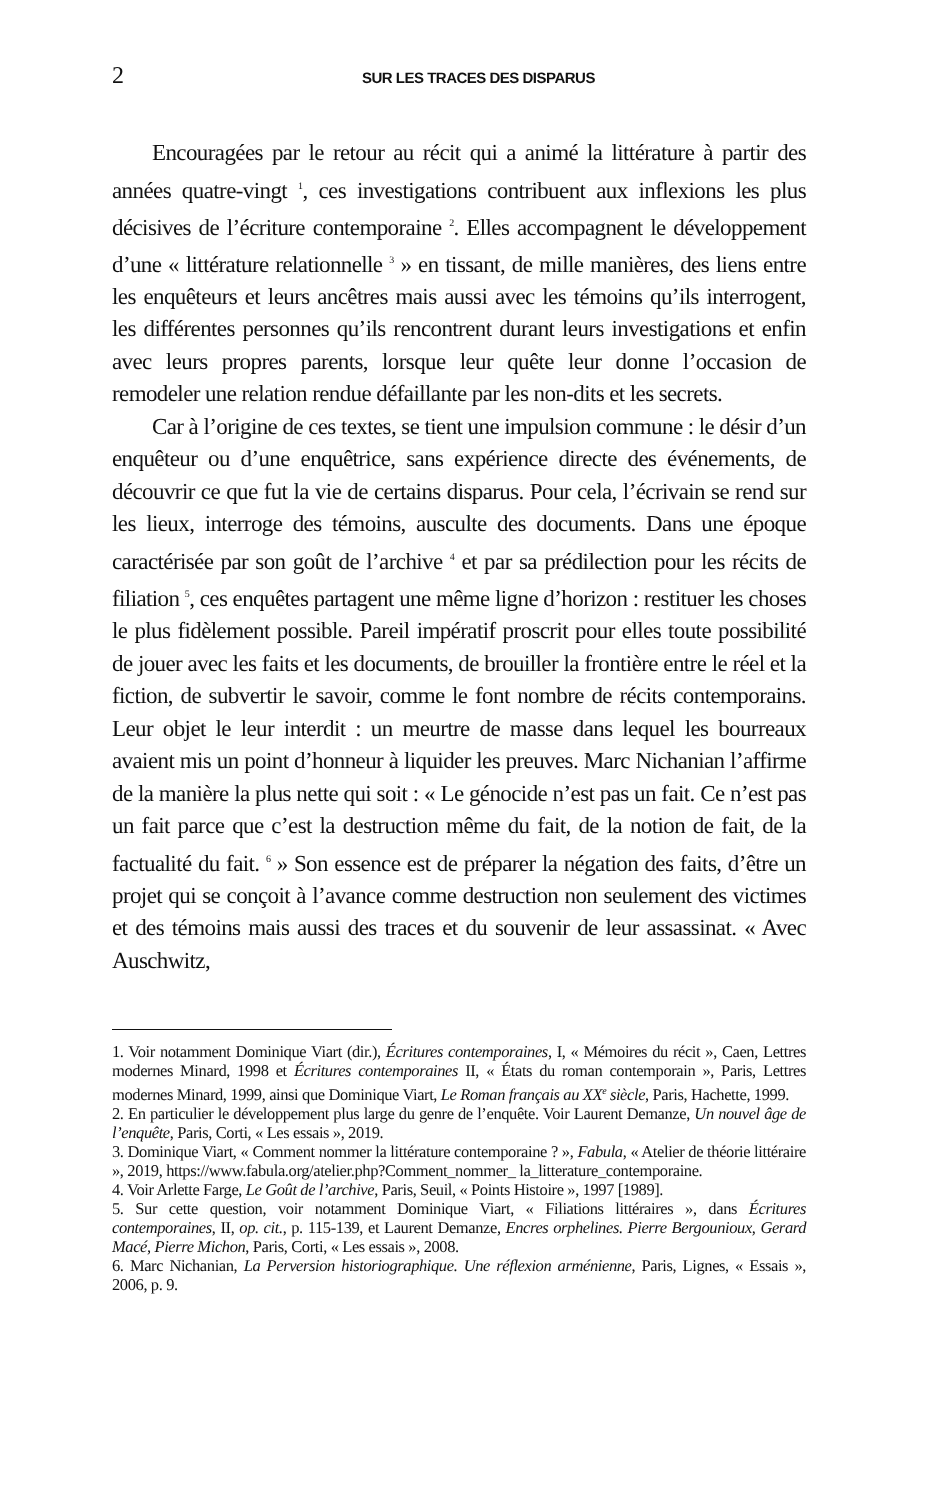2 SUR LES TRACES DES DISPARUS
Encouragées par le retour au récit qui a animé la littérature à partir des années quatre-vingt <sup>1</sup>, ces investigations contribuent aux inflexions les plus décisives de l’écriture contemporaine <sup>2</sup>. Elles accompagnent le développement d’une « littérature relationnelle <sup>3</sup> » en tissant, de mille manières, des liens entre les enquêteurs et leurs ancêtres mais aussi avec les témoins qu’ils interrogent, les différentes personnes qu’ils rencontrent durant leurs investigations et enfin avec leurs propres parents, lorsque leur quête leur donne l’occasion de remodeler une relation rendue défaillante par les non-dits et les secrets.
Car à l’origine de ces textes, se tient une impulsion commune : le désir d’un enquêteur ou d’une enquêtrice, sans expérience directe des événements, de découvrir ce que fut la vie de certains disparus. Pour cela, l’écrivain se rend sur les lieux, interroge des témoins, ausculte des documents. Dans une époque caractérisée par son goût de l’archive <sup>4</sup> et par sa prédilection pour les récits de filiation <sup>5</sup>, ces enquêtes partagent une même ligne d’horizon : restituer les choses le plus fidèlement possible. Pareil impératif proscrit pour elles toute possibilité de jouer avec les faits et les documents, de brouiller la frontière entre le réel et la fiction, de subvertir le savoir, comme le font nombre de récits contemporains. Leur objet le leur interdit : un meurtre de masse dans lequel les bourreaux avaient mis un point d’honneur à liquider les preuves. Marc Nichanian l’affirme de la manière la plus nette qui soit : « Le génocide n’est pas un fait. Ce n’est pas un fait parce que c’est la destruction même du fait, de la notion de fait, de la factualité du fait. <sup>6</sup> » Son essence est de préparer la négation des faits, d’être un projet qui se conçoit à l’avance comme destruction non seulement des victimes et des témoins mais aussi des traces et du souvenir de leur assassinat. « Avec Auschwitz,
1. Voir notamment Dominique Viart (dir.), Écritures contemporaines, I, « Mémoires du récit », Caen, Lettres modernes Minard, 1998 et Écritures contemporaines II, « États du roman contemporain », Paris, Lettres modernes Minard, 1999, ainsi que Dominique Viart, Le Roman français au XX<sup>e</sup> siècle, Paris, Hachette, 1999.
2. En particulier le développement plus large du genre de l’enquête. Voir Laurent Demanze, Un nouvel âge de l’enquête, Paris, Corti, « Les essais », 2019.
3. Dominique Viart, « Comment nommer la littérature contemporaine ? », Fabula, « Atelier de théorie littéraire », 2019, https://www.fabula.org/atelier.php?Comment_nommer_ la_litterature_contemporaine.
4. Voir Arlette Farge, Le Goût de l’archive, Paris, Seuil, « Points Histoire », 1997 [1989].
5. Sur cette question, voir notamment Dominique Viart, « Filiations littéraires », dans Écritures contemporaines, II, op. cit., p. 115-139, et Laurent Demanze, Encres orphelines. Pierre Bergounioux, Gerard Macé, Pierre Michon, Paris, Corti, « Les essais », 2008.
6. Marc Nichanian, La Perversion historiographique. Une réflexion arménienne, Paris, Lignes, « Essais », 2006, p. 9.